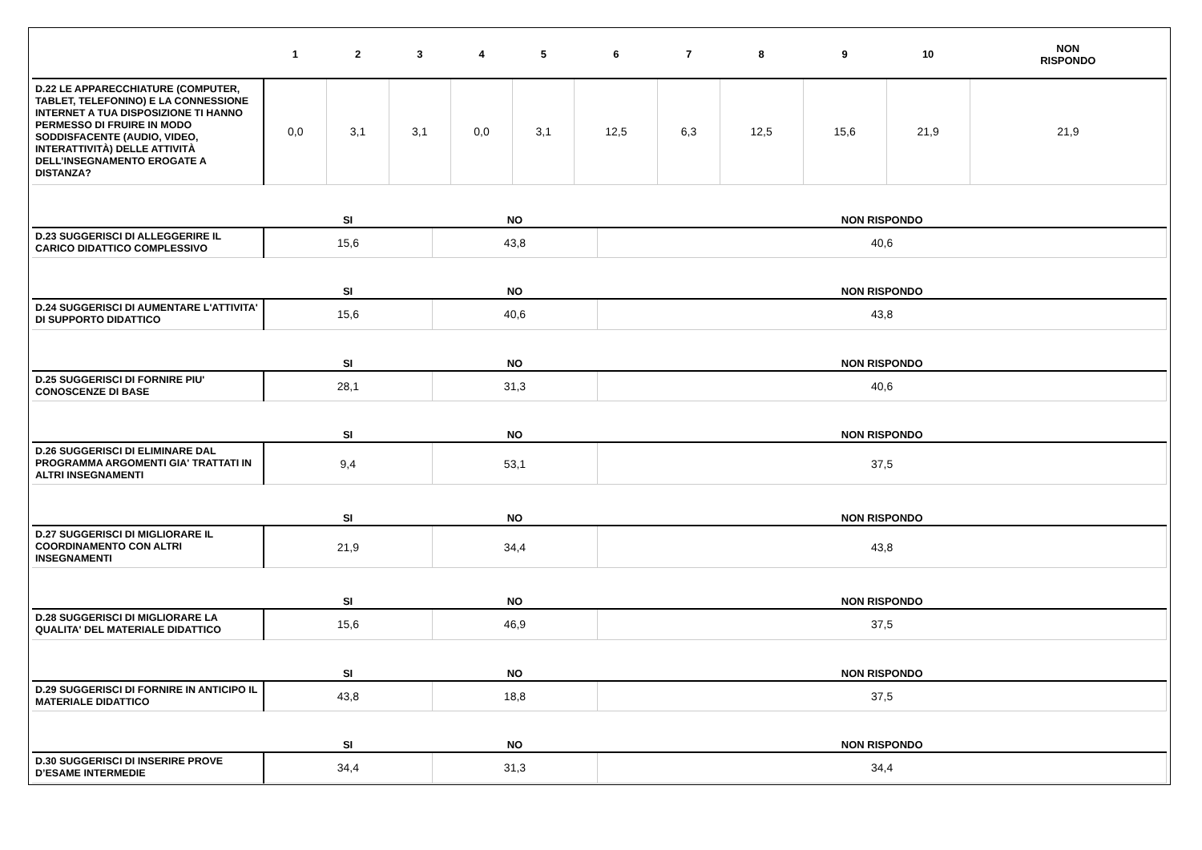| | 1 | 2 | 3 | 4 | 5 | 6 | 7 | 8 | 9 | 10 | NON RISPONDO |
| --- | --- | --- | --- | --- | --- | --- | --- | --- | --- | --- | --- |
| D.22 LE APPARECCHIATURE (COMPUTER, TABLET, TELEFONINO) E LA CONNESSIONE INTERNET A TUA DISPOSIZIONE TI HANNO PERMESSO DI FRUIRE IN MODO SODDISFACENTE (AUDIO, VIDEO, INTERATTIVITÀ) DELLE ATTIVITÀ DELL’INSEGNAMENTO EROGATE A DISTANZA? | 0,0 | 3,1 | 3,1 | 0,0 | 3,1 | 12,5 | 6,3 | 12,5 | 15,6 | 21,9 | 21,9 |
| | SI | NO | NON RISPONDO |
| D.23 SUGGERISCI DI ALLEGGERIRE IL CARICO DIDATTICO COMPLESSIVO | 15,6 | 43,8 | 40,6 |
| | SI | NO | NON RISPONDO |
| D.24 SUGGERISCI DI AUMENTARE L'ATTIVITA' DI SUPPORTO DIDATTICO | 15,6 | 40,6 | 43,8 |
| | SI | NO | NON RISPONDO |
| D.25 SUGGERISCI DI FORNIRE PIU' CONOSCENZE DI BASE | 28,1 | 31,3 | 40,6 |
| | SI | NO | NON RISPONDO |
| D.26 SUGGERISCI DI ELIMINARE DAL PROGRAMMA ARGOMENTI GIA' TRATTATI IN ALTRI INSEGNAMENTI | 9,4 | 53,1 | 37,5 |
| | SI | NO | NON RISPONDO |
| D.27 SUGGERISCI DI MIGLIORARE IL COORDINAMENTO CON ALTRI INSEGNAMENTI | 21,9 | 34,4 | 43,8 |
| | SI | NO | NON RISPONDO |
| D.28 SUGGERISCI DI MIGLIORARE LA QUALITA' DEL MATERIALE DIDATTICO | 15,6 | 46,9 | 37,5 |
| | SI | NO | NON RISPONDO |
| D.29 SUGGERISCI DI FORNIRE IN ANTICIPO IL MATERIALE DIDATTICO | 43,8 | 18,8 | 37,5 |
| | SI | NO | NON RISPONDO |
| D.30 SUGGERISCI DI INSERIRE PROVE D’ESAME INTERMEDIE | 34,4 | 31,3 | 34,4 |